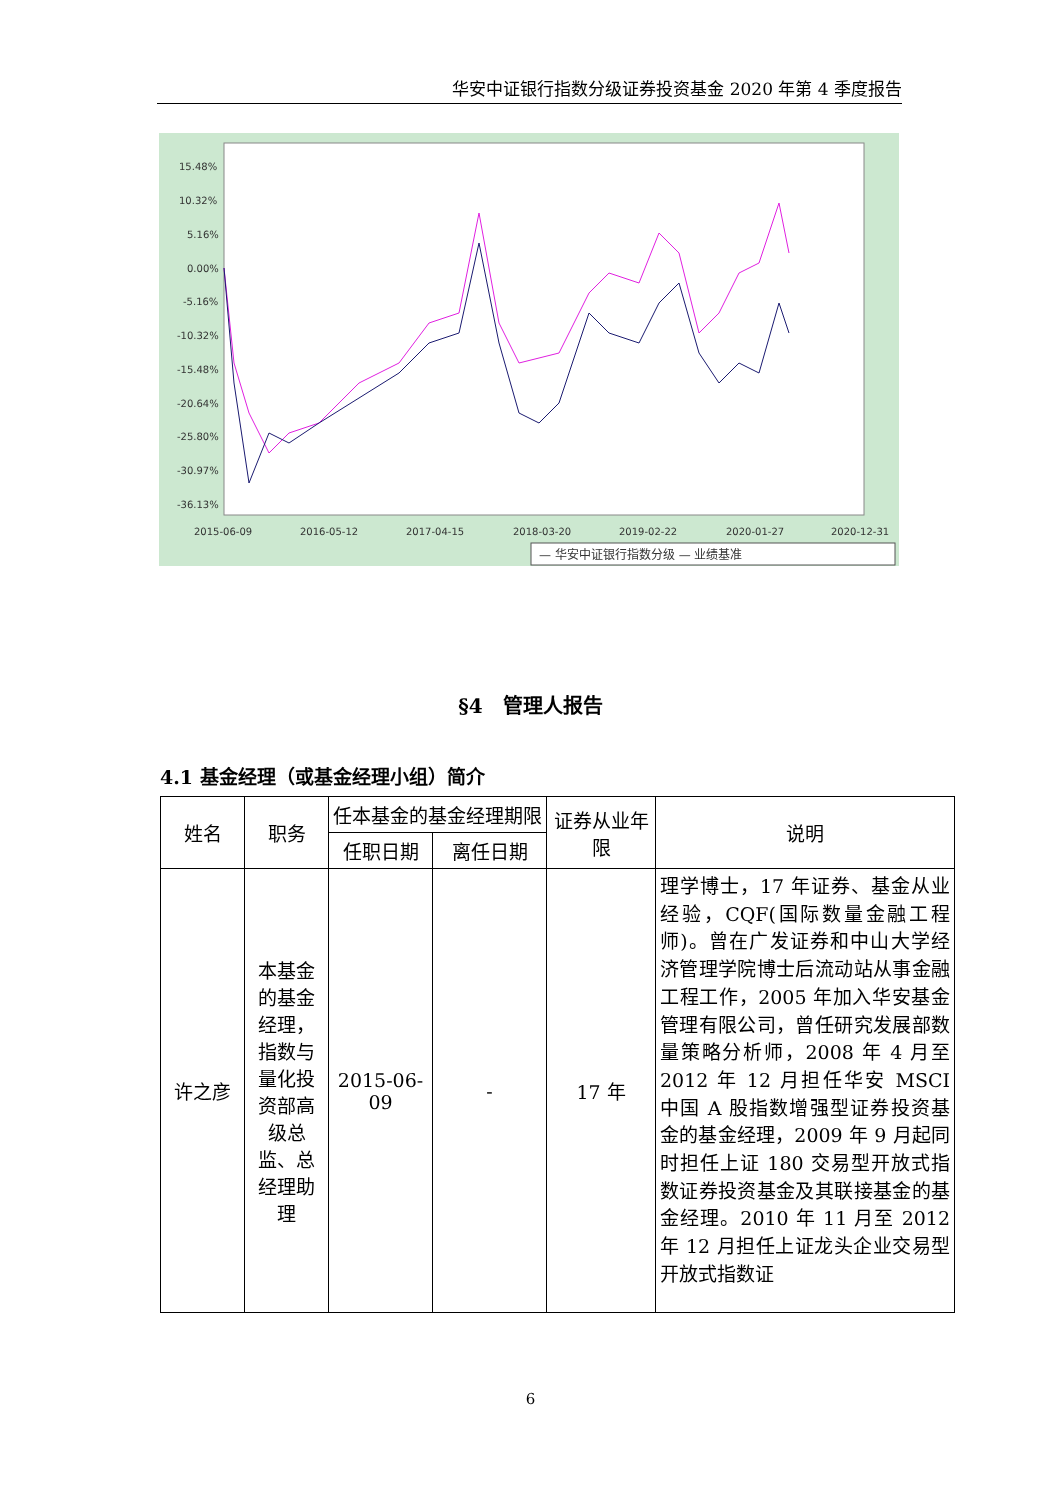华安中证银行指数分级证券投资基金 2020 年第 4 季度报告
15.48%
10.32%
5.16%
0.00%
-5.16%
-10.32%
-15.48%
-20.64%
-25.80%
-30.97%
-36.13%
2015-06-09
2016-05-12
2017-04-15
2018-03-20
2019-02-22
2020-01-27
2020-12-31
— 华安中证银行指数分级 — 业绩基准
§4　管理人报告
4.1 基金经理（或基金经理小组）简介
| 姓名 | 职务 | 任本基金的基金经理期限 | | 证券从业年限 | 说明 |
| --- | --- | --- | --- | --- | --- |
| | | 任职日期 | 离任日期 | | |
| 许之彦 | 本基金的基金经理，指数与量化投资部高级总监、总经理助理 | 2015-06-09 | - | 17 年 | 理学博士，17 年证券、基金从业经验，CQF(国际数量金融工程师)。曾在广发证券和中山大学经济管理学院博士后流动站从事金融工程工作，2005 年加入华安基金管理有限公司，曾任研究发展部数量策略分析师，2008 年 4 月至 2012 年 12 月担任华安 MSCI 中国 A 股指数增强型证券投资基金的基金经理，2009 年 9 月起同时担任上证 180 交易型开放式指数证券投资基金及其联接基金的基金经理。2010 年 11 月至 2012 年 12 月担任上证龙头企业交易型开放式指数证 |
6